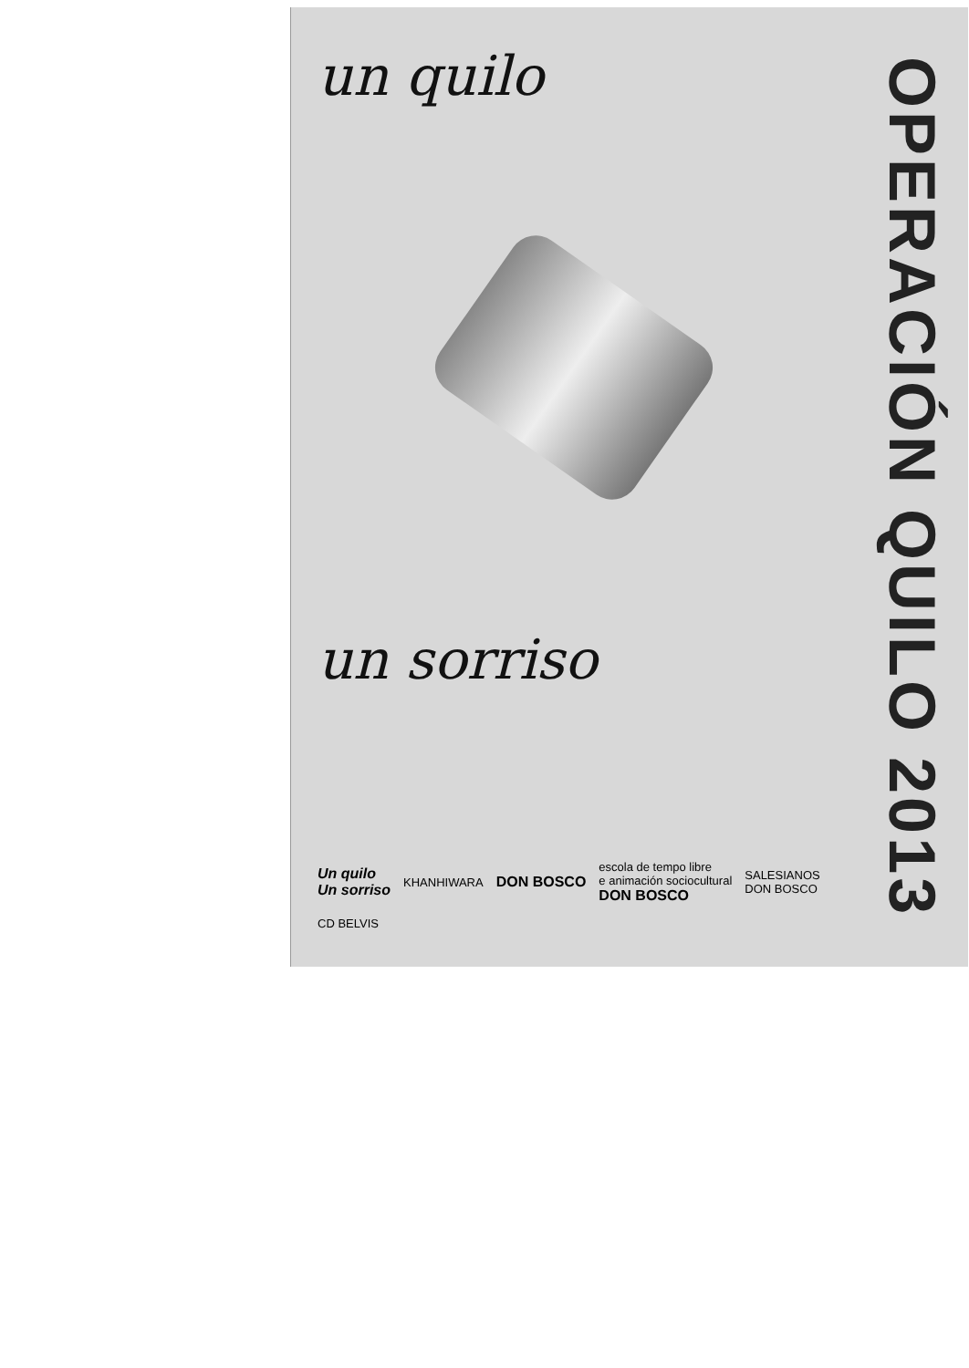un quilo
un sorriso
Un quilo
Un sorriso KHANHIWARA DON BOSCO escola de tempo libre
e animación sociocultural
DON BOSCO SALESIANOS
DON BOSCO CD BELVIS
OPERACIÓN QUILO 2013